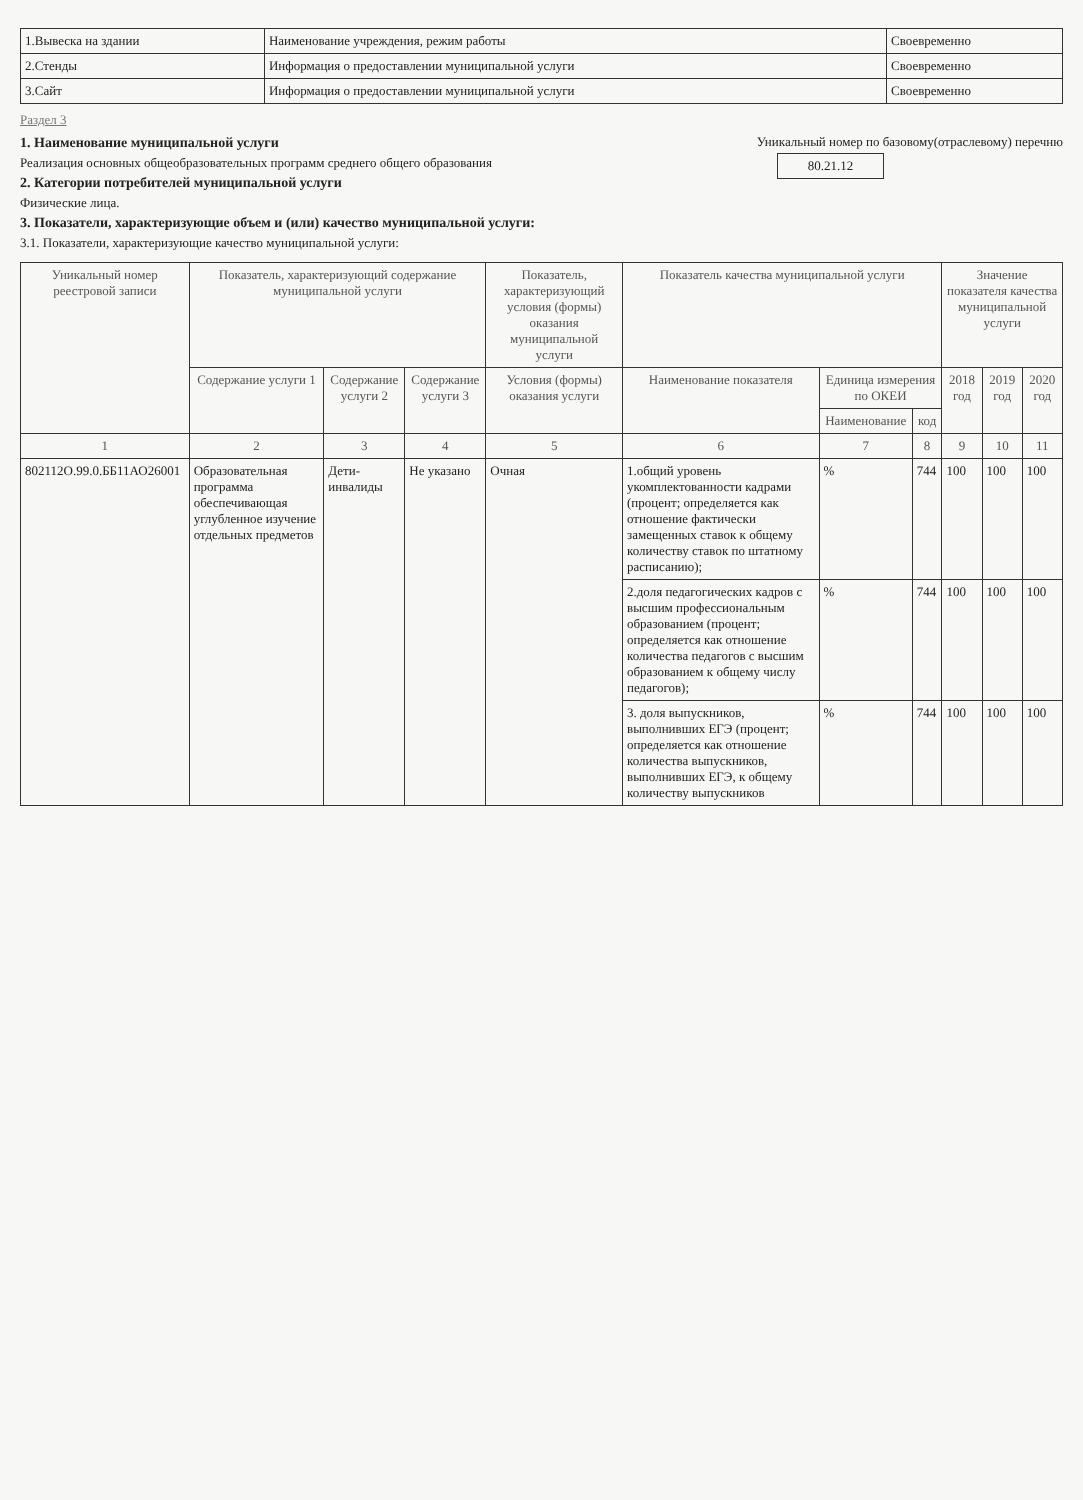| 1.Вывеска на здании | Наименование учреждения, режим работы | Своевременно |
| 2.Стенды | Информация о предоставлении муниципальной услуги | Своевременно |
| 3.Сайт | Информация о предоставлении муниципальной услуги | Своевременно |
Раздел 3
1. Наименование муниципальной услуги
Реализация основных общеобразовательных программ среднего общего образования
2. Категории потребителей муниципальной услуги
Физические лица.
3. Показатели, характеризующие объем и (или) качество муниципальной услуги:
3.1. Показатели, характеризующие качество муниципальной услуги:
Уникальный номер по базовому(отраслевому) перечню
80.21.12
| Уникальный номер реестровой записи | Показатель, характеризующий содержание муниципальной услуги | | | Показатель, характеризующий условия (формы) оказания муниципальной услуги | Показатель качества муниципальной услуги | | | Значение показателя качества муниципальной услуги | | |
| --- | --- | --- | --- | --- | --- | --- | --- | --- | --- | --- |
| | Содержание услуги 1 | Содержание услуги 2 | Содержание услуги 3 | Условия (формы) оказания услуги | Наименование показателя | Единица измерения по ОКЕИ | | 2018 год | 2019 год | 2020 год |
| | | | | | | Наименование | код | | | |
| 1 | 2 | 3 | 4 | 5 | 6 | 7 | 8 | 9 | 10 | 11 |
| 802112О.99.0.ББ11АО26001 | Образовательная программа обеспечивающая углубленное изучение отдельных предметов | Дети-инвалиды | Не указано | Очная | 1.общий уровень укомплектованности кадрами (процент; определяется как отношение фактически замещенных ставок к общему количеству ставок по штатному расписанию); | % | 744 | 100 | 100 | 100 |
| | | | | | 2.доля педагогических кадров с высшим профессиональным образованием (процент; определяется как отношение количества педагогов с высшим образованием к общему числу педагогов); | % | 744 | 100 | 100 | 100 |
| | | | | | 3. доля выпускников, выполнивших ЕГЭ (процент; определяется как отношение количества выпускников, выполнивших ЕГЭ, к общему количеству выпускников | % | 744 | 100 | 100 | 100 |